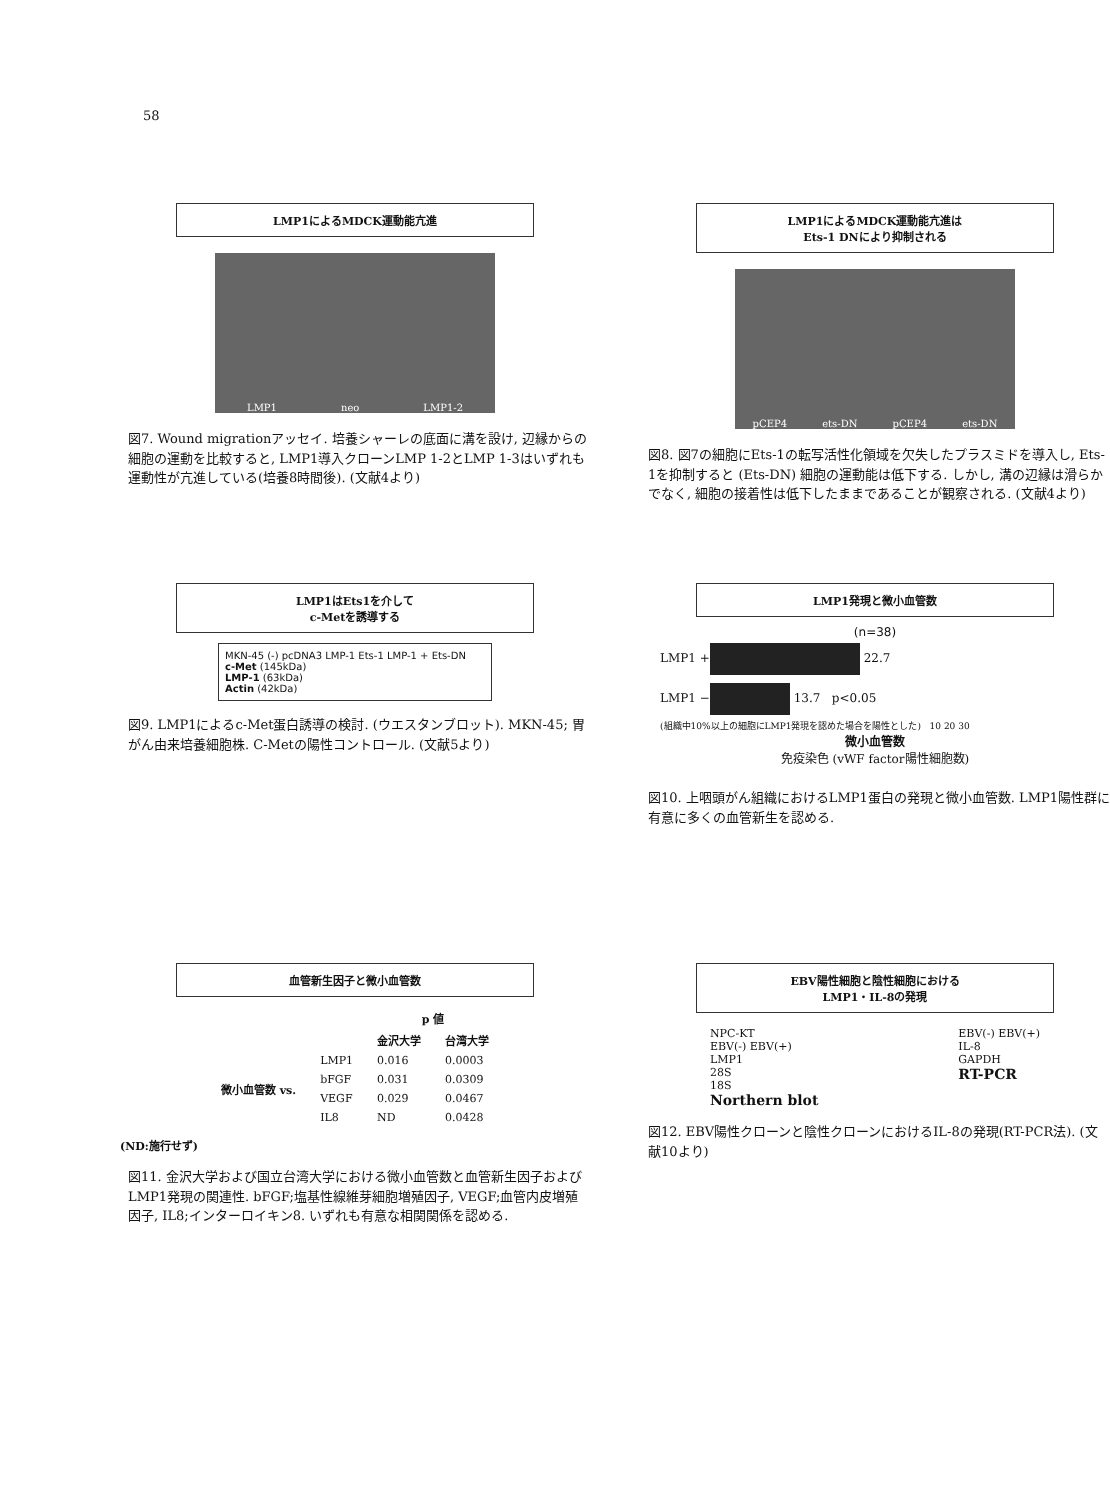58
LMP1によるMDCK運動能亢進
LMP1 neo LMP1-2
図7. Wound migrationアッセイ. 培養シャーレの底面に溝を設け, 辺縁からの細胞の運動を比較すると, LMP1導入クローンLMP 1-2とLMP 1-3はいずれも運動性が亢進している(培養8時間後). (文献4より)
LMP1によるMDCK運動能亢進は
Ets-1 DNにより抑制される
pCEP4 ets-DN pCEP4 ets-DN
図8. 図7の細胞にEts-1の転写活性化領域を欠失したプラスミドを導入し, Ets-1を抑制すると (Ets-DN) 細胞の運動能は低下する. しかし, 溝の辺縁は滑らかでなく, 細胞の接着性は低下したままであることが観察される. (文献4より)
LMP1はEts1を介して
c-Metを誘導する
MKN-45 (-) pcDNA3 LMP-1 Ets-1 LMP-1 + Ets-DN
c-Met (145kDa)
LMP-1 (63kDa)
Actin (42kDa)
図9. LMP1によるc-Met蛋白誘導の検討. (ウエスタンブロット). MKN-45; 胃がん由来培養細胞株. C-Metの陽性コントロール. (文献5より)
LMP1発現と微小血管数
(n=38)
LMP1 +
22.7
LMP1 −
13.7 p<0.05
(組織中10%以上の細胞にLMP1発現を認めた場合を陽性とした) 10 20 30
微小血管数
免疫染色 (vWF factor陽性細胞数)
図10. 上咽頭がん組織におけるLMP1蛋白の発現と微小血管数. LMP1陽性群に有意に多くの血管新生を認める.
血管新生因子と微小血管数
| | | p 値 | |
| --- | --- | --- | --- |
| | | 金沢大学 | 台湾大学 |
| 微小血管数 vs. | LMP1 | 0.016 | 0.0003 |
| | bFGF | 0.031 | 0.0309 |
| | VEGF | 0.029 | 0.0467 |
| | IL8 | ND | 0.0428 |
(ND:施行せず)
図11. 金沢大学および国立台湾大学における微小血管数と血管新生因子およびLMP1発現の関連性. bFGF;塩基性線維芽細胞増殖因子, VEGF;血管内皮増殖因子, IL8;インターロイキン8. いずれも有意な相関関係を認める.
EBV陽性細胞と陰性細胞における
LMP1・IL-8の発現
NPC-KT
EBV(-) EBV(+)
LMP1
28S
18S
Northern blot
EBV(-) EBV(+)
IL-8
GAPDH
RT-PCR
図12. EBV陽性クローンと陰性クローンにおけるIL-8の発現(RT-PCR法). (文献10より)